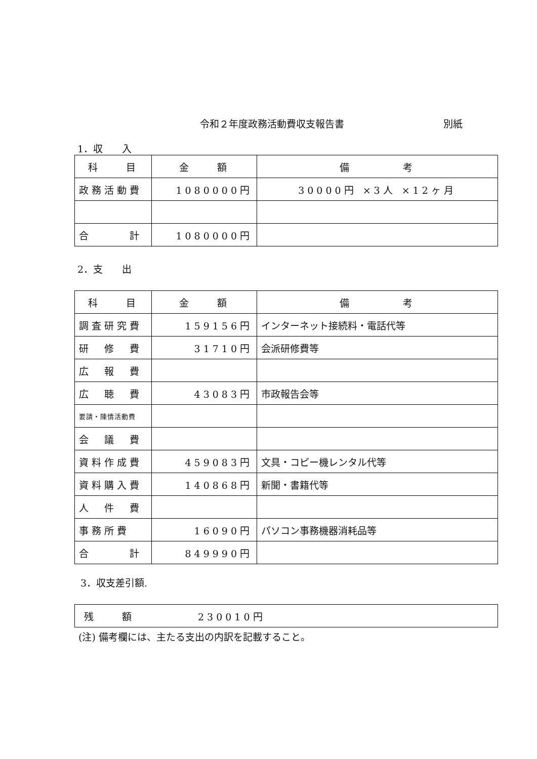令和２年度政務活動費収支報告書 別紙
1．収　　入
| 科 目 | 金 額 | 備 考 |
| --- | --- | --- |
| 政務活動費 | 1080000円 | 30000円 ×3人 ×12ヶ月 |
| 合 計 | 1080000円 | |
2．支　　出
| 科 目 | 金 額 | 備 考 |
| --- | --- | --- |
| 調査研究費 | 159156円 | インターネット接続料・電話代等 |
| 研 修 費 | 31710円 | 会派研修費等 |
| 広 報 費 | | |
| 広 聴 費 | 43083円 | 市政報告会等 |
| 要請・陳情活動費 | | |
| 会 議 費 | | |
| 資料作成費 | 459083円 | 文具・コピー機レンタル代等 |
| 資料購入費 | 140868円 | 新聞・書籍代等 |
| 人 件 費 | | |
| 事務所費 | 16090円 | パソコン事務機器消耗品等 |
| 合 計 | 849990円 | |
3．収支差引額.
| 残 額 230010円 |
(注) 備考欄には、主たる支出の内訳を記載すること。